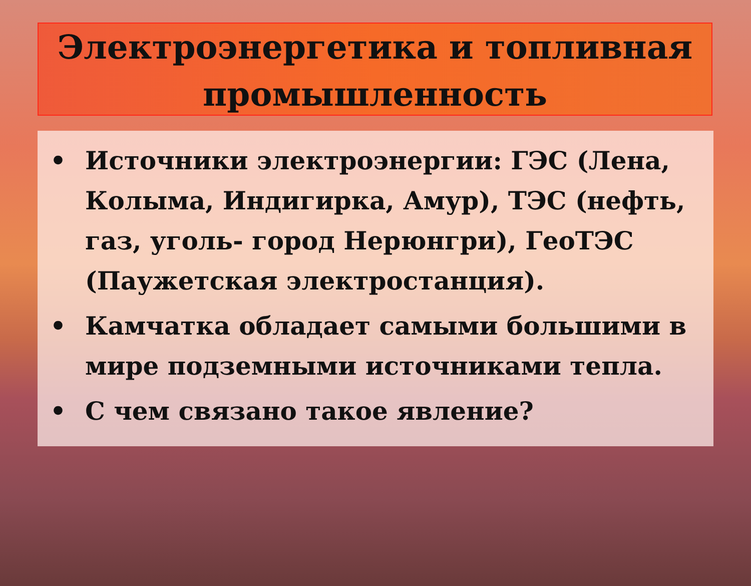Электроэнергетика и топливная промышленность
• Источники электроэнергии: ГЭС (Лена, Колыма, Индигирка, Амур), ТЭС (нефть, газ, уголь- город Нерюнгри), ГеоТЭС (Паужетская электростанция).
• Камчатка обладает самыми большими в мире подземными источниками тепла.
• С чем связано такое явление?